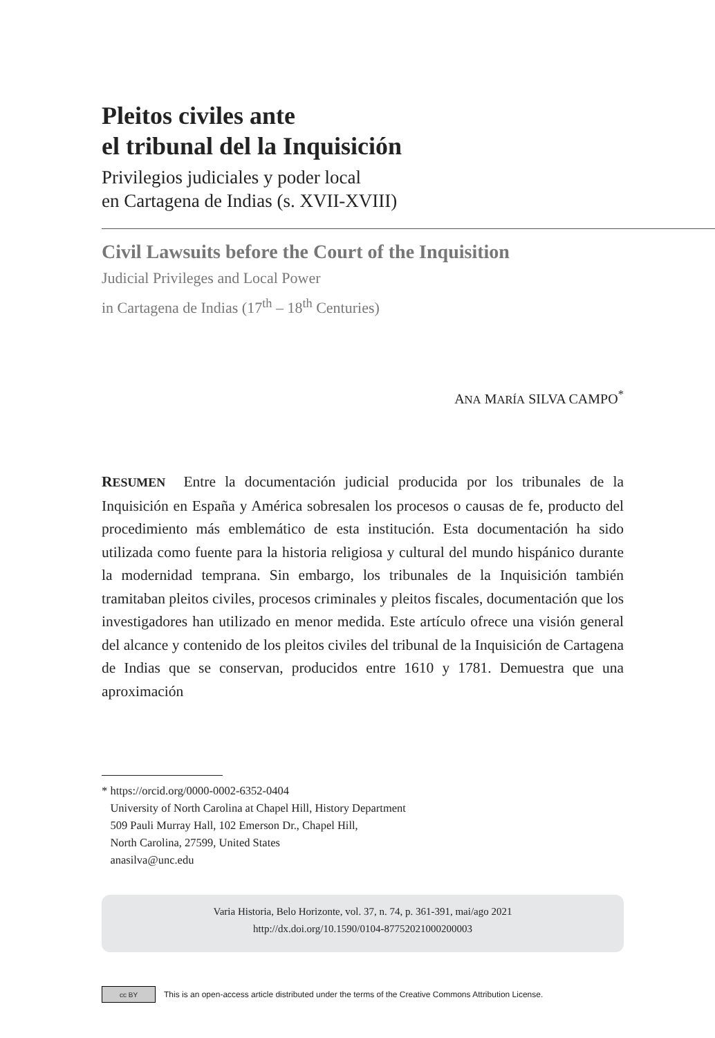Pleitos civiles ante
el tribunal del la Inquisición
Privilegios judiciales y poder local
en Cartagena de Indias (s. XVII-XVIII)
Civil Lawsuits before the Court of the Inquisition
Judicial Privileges and Local Power
in Cartagena de Indias (17<sup>th</sup> – 18<sup>th</sup> Centuries)
ANA MARÍA SILVA CAMPO<sup>*</sup>
RESUMEN Entre la documentación judicial producida por los tribunales de la Inquisición en España y América sobresalen los procesos o causas de fe, producto del procedimiento más emblemático de esta institución. Esta documentación ha sido utilizada como fuente para la historia religiosa y cultural del mundo hispánico durante la modernidad temprana. Sin embargo, los tribunales de la Inquisición también tramitaban pleitos civiles, procesos criminales y pleitos fiscales, documentación que los investigadores han utilizado en menor medida. Este artículo ofrece una visión general del alcance y contenido de los pleitos civiles del tribunal de la Inquisición de Cartagena de Indias que se conservan, producidos entre 1610 y 1781. Demuestra que una aproximación
* https://orcid.org/0000-0002-6352-0404
University of North Carolina at Chapel Hill, History Department
509 Pauli Murray Hall, 102 Emerson Dr., Chapel Hill,
North Carolina, 27599, United States
anasilva@unc.edu
Varia Historia, Belo Horizonte, vol. 37, n. 74, p. 361-391, mai/ago 2021
http://dx.doi.org/10.1590/0104-87752021000200003
cc BY
This is an open-access article distributed under the terms of the Creative Commons Attribution License.